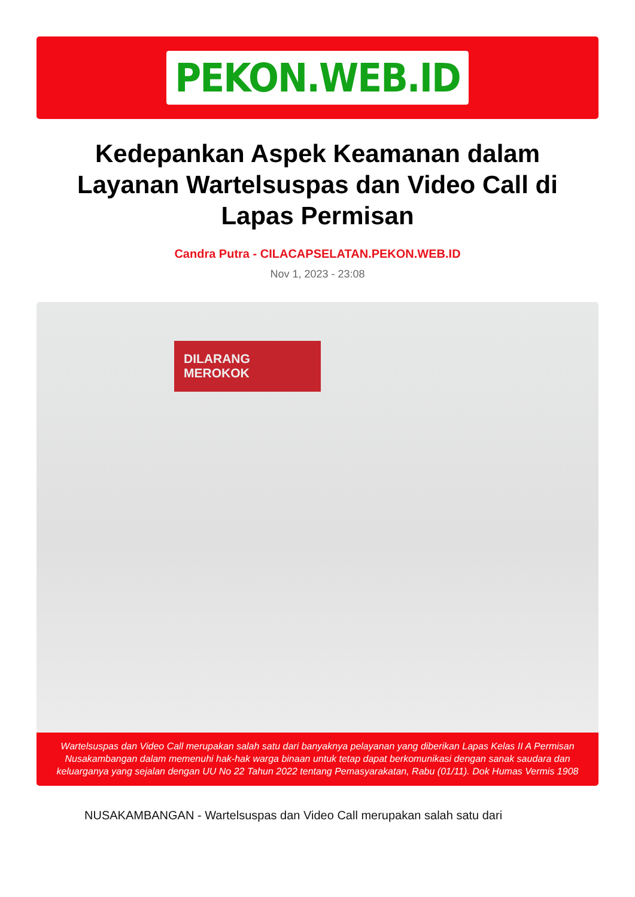PEKON.WEB.ID
Kedepankan Aspek Keamanan dalam Layanan Wartelsuspas dan Video Call di Lapas Permisan
Candra Putra - CILACAPSELATAN.PEKON.WEB.ID
Nov 1, 2023 - 23:08
DILARANG
MEROKOK
Wartelsuspas dan Video Call merupakan salah satu dari banyaknya pelayanan yang diberikan Lapas Kelas II A Permisan Nusakambangan dalam memenuhi hak-hak warga binaan untuk tetap dapat berkomunikasi dengan sanak saudara dan keluarganya yang sejalan dengan UU No 22 Tahun 2022 tentang Pemasyarakatan, Rabu (01/11). Dok Humas Vermis 1908
NUSAKAMBANGAN - Wartelsuspas dan Video Call merupakan salah satu dari